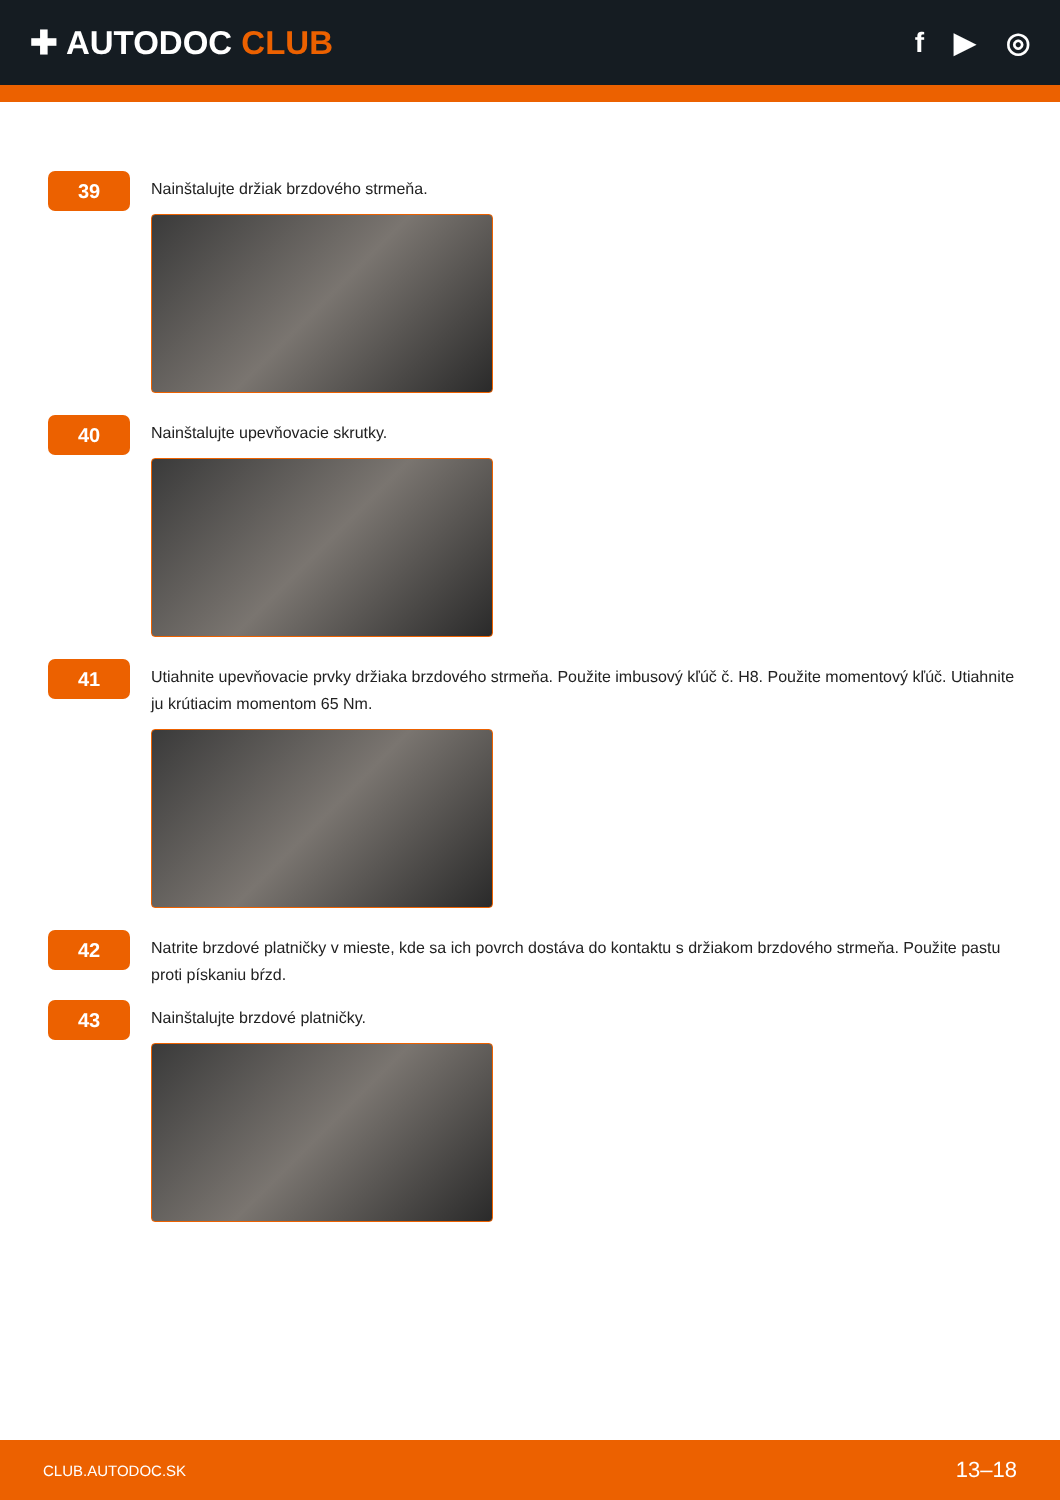✚ AUTODOC CLUB
f ▶ ◎
39
Nainštalujte držiak brzdového strmeňa.
40
Nainštalujte upevňovacie skrutky.
41
Utiahnite upevňovacie prvky držiaka brzdového strmeňa. Použite imbusový kľúč č. H8. Použite momentový kľúč. Utiahnite ju krútiacim momentom 65 Nm.
42
Natrite brzdové platničky v mieste, kde sa ich povrch dostáva do kontaktu s držiakom brzdového strmeňa. Použite pastu proti pískaniu bŕzd.
43
Nainštalujte brzdové platničky.
CLUB.AUTODOC.SK 13–18